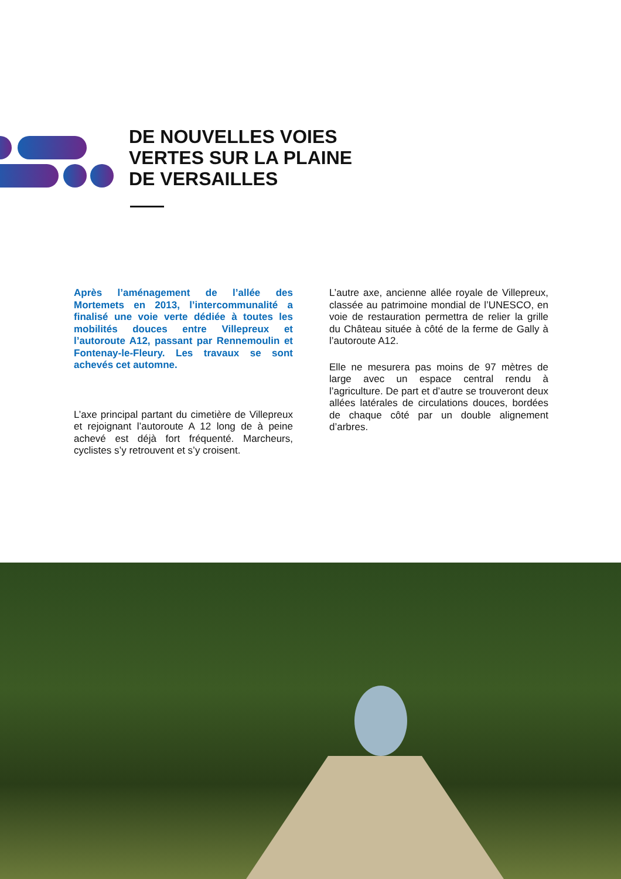DE NOUVELLES VOIES
VERTES SUR LA PLAINE
DE VERSAILLES
Après l’aménagement de l’allée des Mortemets en 2013, l’intercommunalité a finalisé une voie verte dédiée à toutes les mobilités douces entre Villepreux et l’autoroute A12, passant par Rennemoulin et Fontenay-le-Fleury. Les travaux se sont achevés cet automne.
L’axe principal partant du cimetière de Villepreux et rejoignant l’autoroute A 12 long de à peine achevé est déjà fort fréquenté. Marcheurs, cyclistes s’y retrouvent et s’y croisent.
L’autre axe, ancienne allée royale de Villepreux, classée au patrimoine mondial de l’UNESCO, en voie de restauration permettra de relier la grille du Château située à côté de la ferme de Gally à l’autoroute A12.
Elle ne mesurera pas moins de 97 mètres de large avec un espace central rendu à l’agriculture. De part et d’autre se trouveront deux allées latérales de circulations douces, bordées de chaque côté par un double alignement d’arbres.